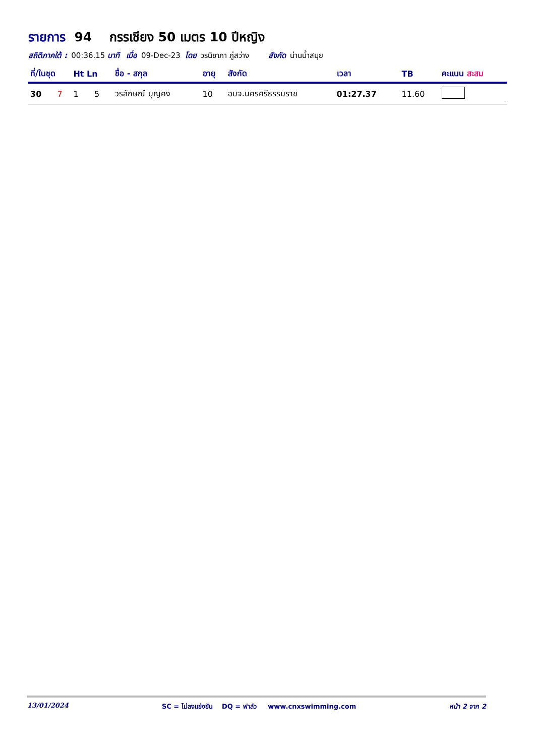รายการ 94 กรรเชียง 50 เมตร 10 ปีหญิง
สถิติภาคใต้ : 00:36.15 นาที เมื่อ 09-Dec-23 โดย วรนิชาภา ภู่สว่าง สังกัด น่านน้ำสมุย
| ที่/ในชุด | | Ht Ln | | ชื่อ - สกุล | อายุ | สังกัด | เวลา | TB | คะแนน สะสม |
| --- | --- | --- | --- | --- | --- | --- | --- | --- | --- |
| 30 | 7 | 1 | 5 | วรลักษณ์ บุญคง | 10 | อบจ.นครศรีธรรมราช | 01:27.37 | 11.60 | |
13/01/2024 SC = ไม่ลงแข่งขัน DQ = ฟาล์ว www.cnxswimming.com หน้า 2 จาก 2